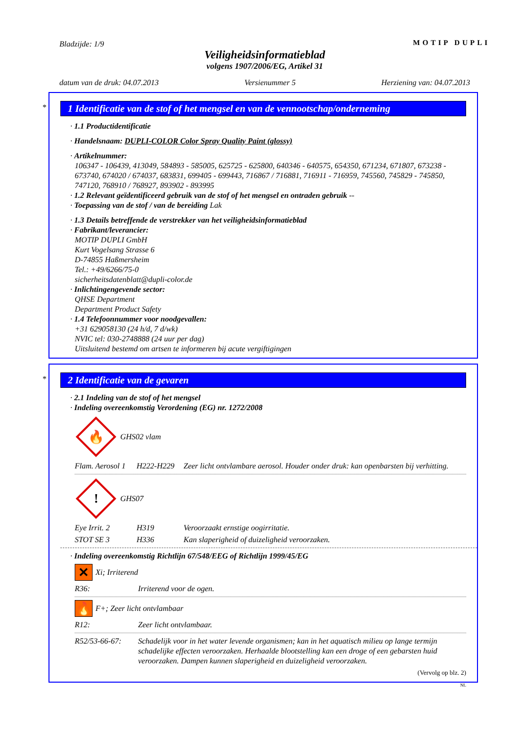Bladzijde: 1/9 MOTIP DUPLI
Veiligheidsinformatieblad
volgens 1907/2006/EG, Artikel 31
datum van de druk: 04.07.2013 Versienummer 5 Herziening van: 04.07.2013
*
1 Identificatie van de stof of het mengsel en van de vennootschap/onderneming
· 1.1 Productidentificatie
· Handelsnaam: DUPLI-COLOR Color Spray Quality Paint (glossy)
· Artikelnummer:
106347 - 106439, 413049, 584893 - 585005, 625725 - 625800, 640346 - 640575, 654350, 671234, 671807, 673238 - 673740, 674020 / 674037, 683831, 699405 - 699443, 716867 / 716881, 716911 - 716959, 745560, 745829 - 745850, 747120, 768910 / 768927, 893902 - 893995
· 1.2 Relevant geïdentificeerd gebruik van de stof of het mengsel en ontraden gebruik --
· Toepassing van de stof / van de bereiding Lak
· 1.3 Details betreffende de verstrekker van het veiligheidsinformatieblad
· Fabrikant/leverancier:
MOTIP DUPLI GmbH
Kurt Vogelsang Strasse 6
D-74855 Haßmersheim
Tel.: +49/6266/75-0
sicherheitsdatenblatt@dupli-color.de
· Inlichtingengevende sector:
QHSE Department
Department Product Safety
· 1.4 Telefoonnummer voor noodgevallen:
+31 629058130 (24 h/d, 7 d/wk)
NVIC tel: 030-2748888 (24 uur per dag)
Uitsluitend bestemd om artsen te informeren bij acute vergiftigingen
*
2 Identificatie van de gevaren
· 2.1 Indeling van de stof of het mengsel
· Indeling overeenkomstig Verordening (EG) nr. 1272/2008
🔥
GHS02 vlam
Flam. Aerosol 1 H222-H229 Zeer licht ontvlambare aerosol. Houder onder druk: kan openbarsten bij verhitting.
!
GHS07
Eye Irrit. 2 H319 Veroorzaakt ernstige oogirritatie.
STOT SE 3 H336 Kan slaperigheid of duizeligheid veroorzaken.
· Indeling overeenkomstig Richtlijn 67/548/EEG of Richtlijn 1999/45/EG
✕
Xi; Irriterend
R36: Irriterend voor de ogen.
🔥
F+; Zeer licht ontvlambaar
R12: Zeer licht ontvlambaar.
R52/53-66-67: Schadelijk voor in het water levende organismen; kan in het aquatisch milieu op lange termijn schadelijke effecten veroorzaken. Herhaalde blootstelling kan een droge of een gebarsten huid veroorzaken. Dampen kunnen slaperigheid en duizeligheid veroorzaken.
(Vervolg op blz. 2)
NL